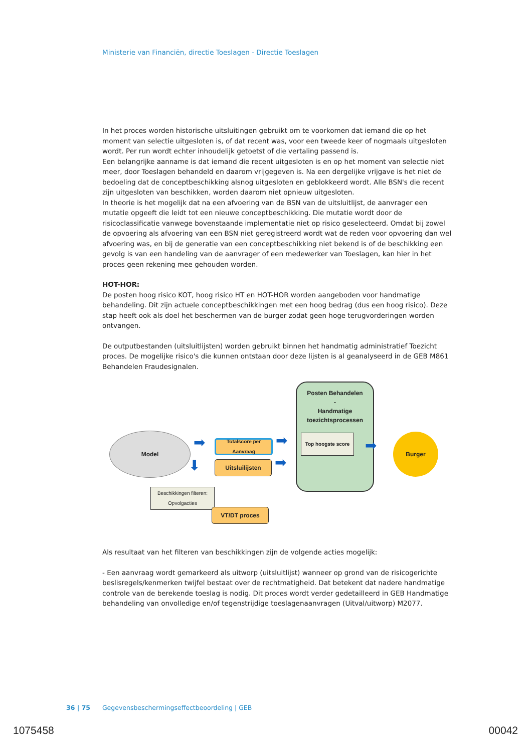Ministerie van Financiën, directie Toeslagen - Directie Toeslagen
In het proces worden historische uitsluitingen gebruikt om te voorkomen dat iemand die op het moment van selectie uitgesloten is, of dat recent was, voor een tweede keer of nogmaals uitgesloten wordt. Per run wordt echter inhoudelijk getoetst of die vertaling passend is.
Een belangrijke aanname is dat iemand die recent uitgesloten is en op het moment van selectie niet meer, door Toeslagen behandeld en daarom vrijgegeven is. Na een dergelijke vrijgave is het niet de bedoeling dat de conceptbeschikking alsnog uitgesloten en geblokkeerd wordt. Alle BSN's die recent zijn uitgesloten van beschikken, worden daarom niet opnieuw uitgesloten.
In theorie is het mogelijk dat na een afvoering van de BSN van de uitsluitlijst, de aanvrager een mutatie opgeeft die leidt tot een nieuwe conceptbeschikking. Die mutatie wordt door de risicoclassificatie vanwege bovenstaande implementatie niet op risico geselecteerd. Omdat bij zowel de opvoering als afvoering van een BSN niet geregistreerd wordt wat de reden voor opvoering dan wel afvoering was, en bij de generatie van een conceptbeschikking niet bekend is of de beschikking een gevolg is van een handeling van de aanvrager of een medewerker van Toeslagen, kan hier in het proces geen rekening mee gehouden worden.
HOT-HOR:
De posten hoog risico KOT, hoog risico HT en HOT-HOR worden aangeboden voor handmatige behandeling. Dit zijn actuele conceptbeschikkingen met een hoog bedrag (dus een hoog risico). Deze stap heeft ook als doel het beschermen van de burger zodat geen hoge terugvorderingen worden ontvangen.
De outputbestanden (uitsluitlijsten) worden gebruikt binnen het handmatig administratief Toezicht proces. De mogelijke risico's die kunnen ontstaan door deze lijsten is al geanalyseerd in de GEB M861 Behandelen Fraudesignalen.
Model
Totalscore per Aanvraag
Uitsluilijsten
Beschikkingen filteren: Opvolgacties
VT/DT proces
Posten Behandelen
-
Handmatige toezichtsprocessen
Top hoogste score Burger
➡ ➡
➡
➡
⬇
Als resultaat van het filteren van beschikkingen zijn de volgende acties mogelijk:
- Een aanvraag wordt gemarkeerd als uitworp (uitsluitlijst) wanneer op grond van de risicogerichte beslisregels/kenmerken twijfel bestaat over de rechtmatigheid. Dat betekent dat nadere handmatige controle van de berekende toeslag is nodig. Dit proces wordt verder gedetailleerd in GEB Handmatige behandeling van onvolledige en/of tegenstrijdige toeslagenaanvragen (Uitval/uitworp) M2077.
36 | 75 Gegevensbeschermingseffectbeoordeling | GEB
1075458 00042